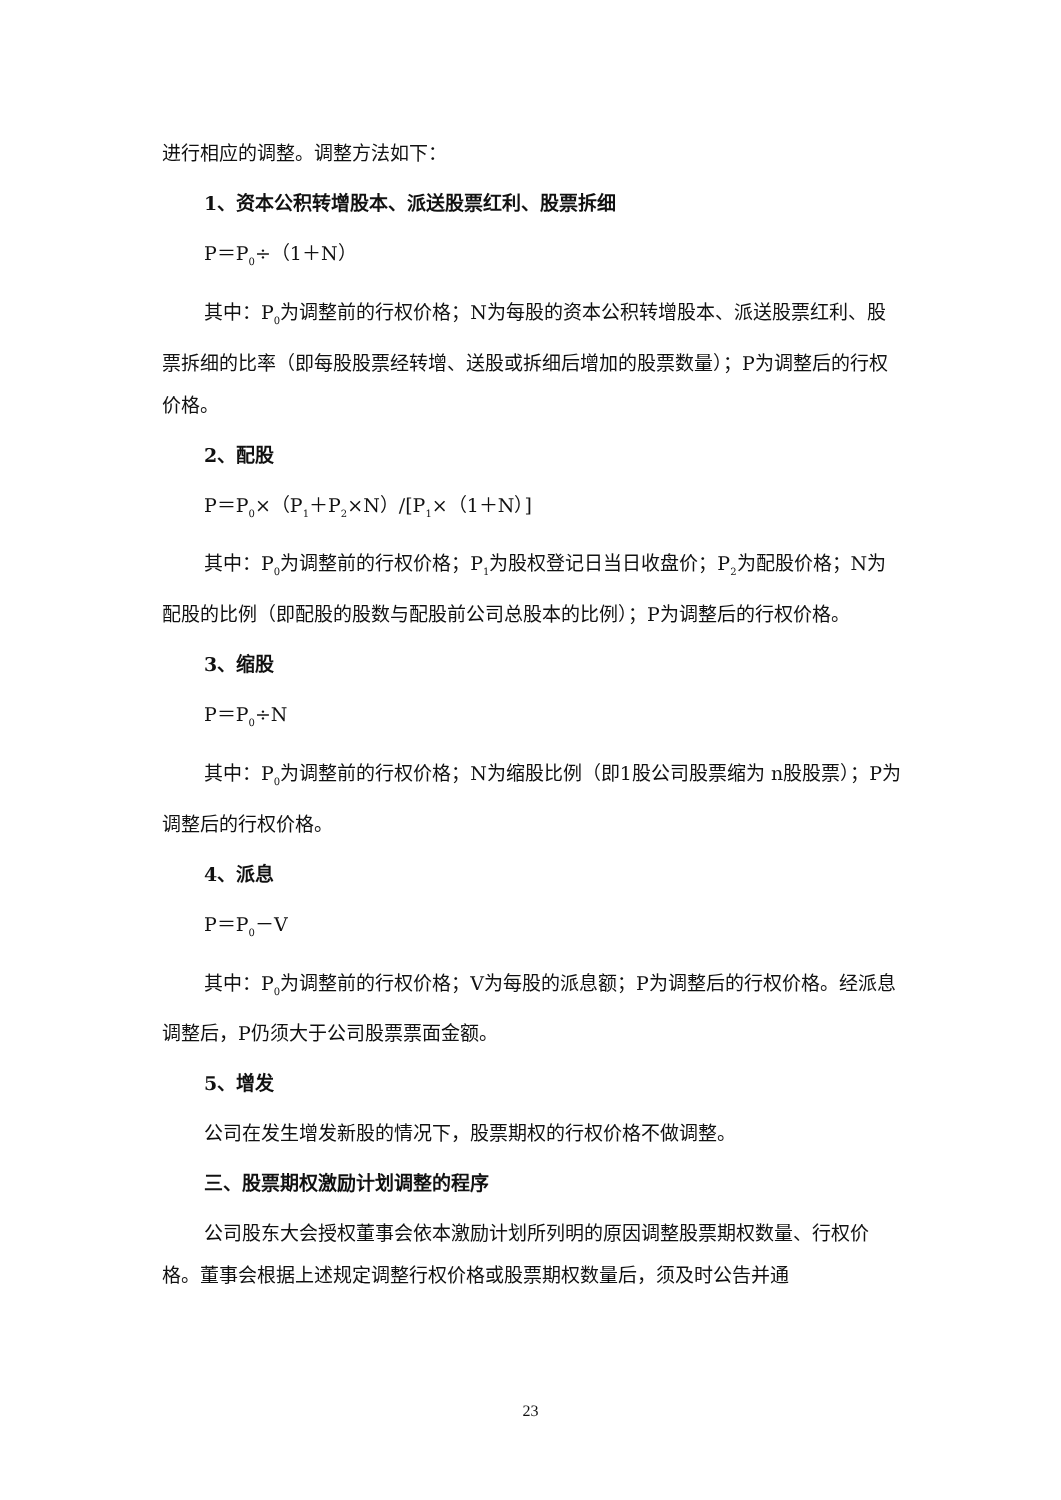进行相应的调整。调整方法如下：
1、资本公积转增股本、派送股票红利、股票拆细
P＝P<sub>0</sub>÷（1＋N）
其中：P<sub>0</sub>为调整前的行权价格；N为每股的资本公积转增股本、派送股票红利、股票拆细的比率（即每股股票经转增、送股或拆细后增加的股票数量）；P为调整后的行权价格。
2、配股
P＝P<sub>0</sub>×（P<sub>1</sub>＋P<sub>2</sub>×N）/[P<sub>1</sub>×（1＋N）]
其中：P<sub>0</sub>为调整前的行权价格；P<sub>1</sub>为股权登记日当日收盘价；P<sub>2</sub>为配股价格；N为配股的比例（即配股的股数与配股前公司总股本的比例）；P为调整后的行权价格。
3、缩股
P＝P<sub>0</sub>÷N
其中：P<sub>0</sub>为调整前的行权价格；N为缩股比例（即1股公司股票缩为 n股股票）；P为调整后的行权价格。
4、派息
P＝P<sub>0</sub>－V
其中：P<sub>0</sub>为调整前的行权价格；V为每股的派息额；P为调整后的行权价格。经派息调整后，P仍须大于公司股票票面金额。
5、增发
公司在发生增发新股的情况下，股票期权的行权价格不做调整。
三、股票期权激励计划调整的程序
公司股东大会授权董事会依本激励计划所列明的原因调整股票期权数量、行权价格。董事会根据上述规定调整行权价格或股票期权数量后，须及时公告并通
23